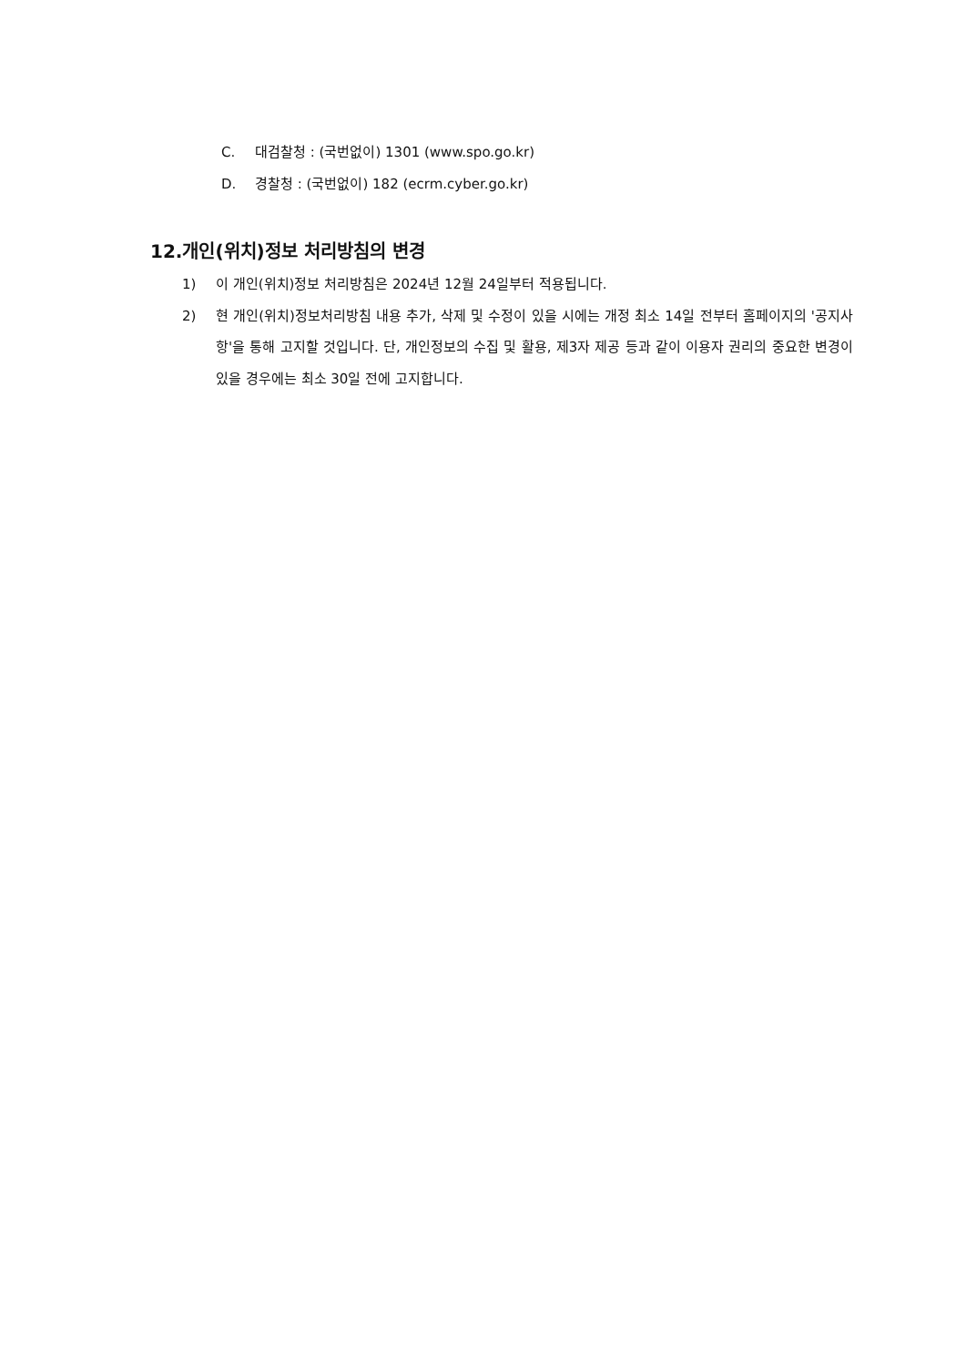C. 대검찰청 : (국번없이) 1301 (www.spo.go.kr)
D. 경찰청 : (국번없이) 182 (ecrm.cyber.go.kr)
12.개인(위치)정보 처리방침의 변경
1) 이 개인(위치)정보 처리방침은 2024년 12월 24일부터 적용됩니다.
2) 현 개인(위치)정보처리방침 내용 추가, 삭제 및 수정이 있을 시에는 개정 최소 14일 전부터 홈페이지의 '공지사항'을 통해 고지할 것입니다. 단, 개인정보의 수집 및 활용, 제3자 제공 등과 같이 이용자 권리의 중요한 변경이 있을 경우에는 최소 30일 전에 고지합니다.